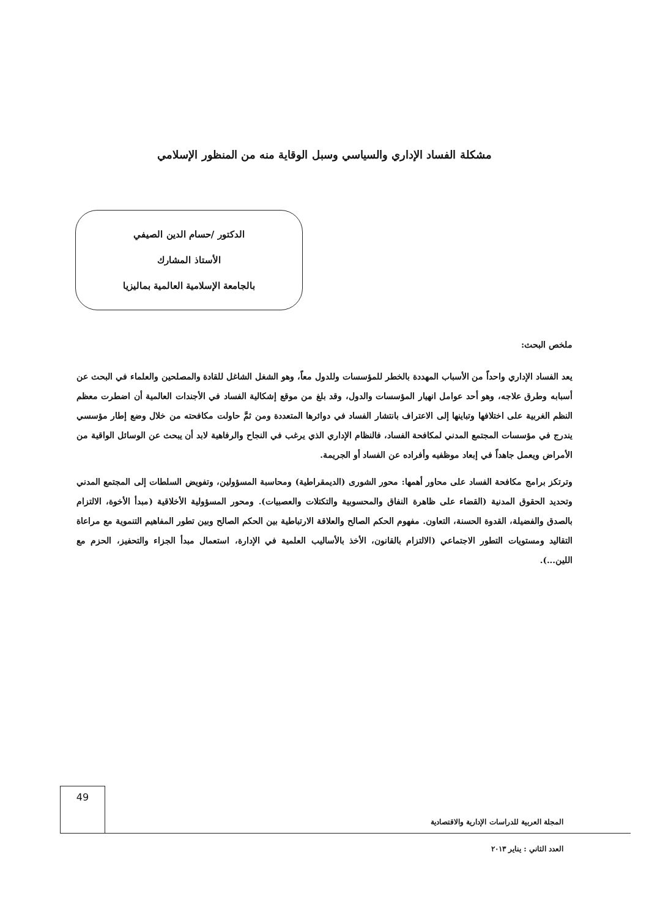مشكلة الفساد الإداري والسياسي وسبل الوقاية منه من المنظور الإسلامي
الدكتور /حسام الدين الصيفي
الأستاذ المشارك
بالجامعة الإسلامية العالمية بماليزيا
ملخص البحث:
يعد الفساد الإداري واحداً من الأسباب المهددة بالخطر للمؤسسات وللدول معاً، وهو الشغل الشاغل للقادة والمصلحين والعلماء في البحث عن أسبابه وطرق علاجه، وهو أحد عوامل انهيار المؤسسات والدول، وقد بلغ من موقع إشكالية الفساد في الأجندات العالمية أن اضطرت معظم النظم الغربية على اختلافها وتباينها إلى الاعتراف بانتشار الفساد في دوائرها المتعددة ومن ثمَّ حاولت مكافحته من خلال وضع إطار مؤسسي يندرج في مؤسسات المجتمع المدني لمكافحة الفساد، فالنظام الإداري الذي يرغب في النجاح والرفاهية لابد أن يبحث عن الوسائل الواقية من الأمراض ويعمل جاهداً في إبعاد موظفيه وأفراده عن الفساد أو الجريمة.
وترتكز برامج مكافحة الفساد على محاور أهمها: محور الشورى (الديمقراطية) ومحاسبة المسؤولين، وتفويض السلطات إلى المجتمع المدني وتحديد الحقوق المدنية (القضاء على ظاهرة النفاق والمحسوبية والتكتلات والعصبيات). ومحور المسؤولية الأخلاقية (مبدأ الأخوة، الالتزام بالصدق والفضيلة، القدوة الحسنة، التعاون. مفهوم الحكم الصالح والعلاقة الارتباطية بين الحكم الصالح وبين تطور المفاهيم التنموية مع مراعاة التقاليد ومستويات التطور الاجتماعي (الالتزام بالقانون، الأخذ بالأساليب العلمية في الإدارة، استعمال مبدأ الجزاء والتحفيز، الحزم مع اللين...).
49
المجلة العربية للدراسات الإدارية والاقتصادية
العدد الثاني : يناير ٢٠١٣